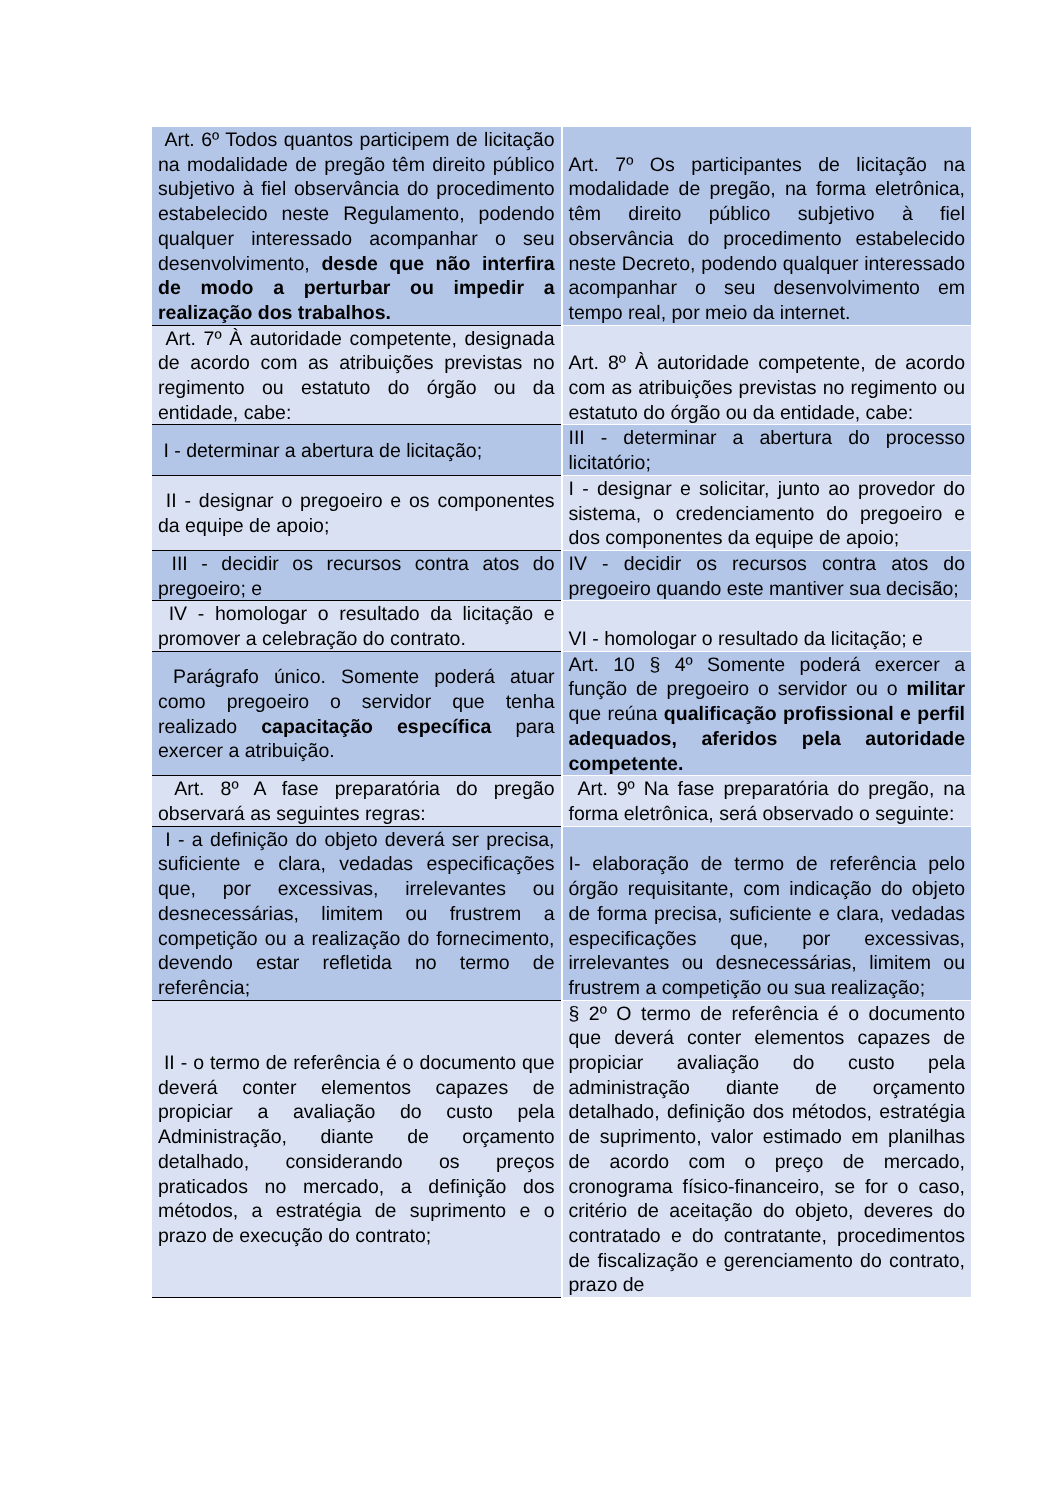| Art. 6º Todos quantos participem de licitação na modalidade de pregão têm direito público subjetivo à fiel observância do procedimento estabelecido neste Regulamento, podendo qualquer interessado acompanhar o seu desenvolvimento, desde que não interfira de modo a perturbar ou impedir a realização dos trabalhos. | Art. 7º Os participantes de licitação na modalidade de pregão, na forma eletrônica, têm direito público subjetivo à fiel observância do procedimento estabelecido neste Decreto, podendo qualquer interessado acompanhar o seu desenvolvimento em tempo real, por meio da internet. |
| Art. 7º À autoridade competente, designada de acordo com as atribuições previstas no regimento ou estatuto do órgão ou da entidade, cabe: | Art. 8º À autoridade competente, de acordo com as atribuições previstas no regimento ou estatuto do órgão ou da entidade, cabe: |
| I - determinar a abertura de licitação; | III - determinar a abertura do processo licitatório; |
| II - designar o pregoeiro e os componentes da equipe de apoio; | I - designar e solicitar, junto ao provedor do sistema, o credenciamento do pregoeiro e dos componentes da equipe de apoio; |
| III - decidir os recursos contra atos do pregoeiro; e | IV - decidir os recursos contra atos do pregoeiro quando este mantiver sua decisão; |
| IV - homologar o resultado da licitação e promover a celebração do contrato. | VI - homologar o resultado da licitação; e |
| Parágrafo único. Somente poderá atuar como pregoeiro o servidor que tenha realizado capacitação específica para exercer a atribuição. | Art. 10 § 4º Somente poderá exercer a função de pregoeiro o servidor ou o militar que reúna qualificação profissional e perfil adequados, aferidos pela autoridade competente. |
| Art. 8º A fase preparatória do pregão observará as seguintes regras: | Art. 9º Na fase preparatória do pregão, na forma eletrônica, será observado o seguinte: |
| I - a definição do objeto deverá ser precisa, suficiente e clara, vedadas especificações que, por excessivas, irrelevantes ou desnecessárias, limitem ou frustrem a competição ou a realização do fornecimento, devendo estar refletida no termo de referência; | I- elaboração de termo de referência pelo órgão requisitante, com indicação do objeto de forma precisa, suficiente e clara, vedadas especificações que, por excessivas, irrelevantes ou desnecessárias, limitem ou frustrem a competição ou sua realização; |
| II - o termo de referência é o documento que deverá conter elementos capazes de propiciar a avaliação do custo pela Administração, diante de orçamento detalhado, considerando os preços praticados no mercado, a definição dos métodos, a estratégia de suprimento e o prazo de execução do contrato; | § 2º O termo de referência é o documento que deverá conter elementos capazes de propiciar avaliação do custo pela administração diante de orçamento detalhado, definição dos métodos, estratégia de suprimento, valor estimado em planilhas de acordo com o preço de mercado, cronograma físico-financeiro, se for o caso, critério de aceitação do objeto, deveres do contratado e do contratante, procedimentos de fiscalização e gerenciamento do contrato, prazo de |